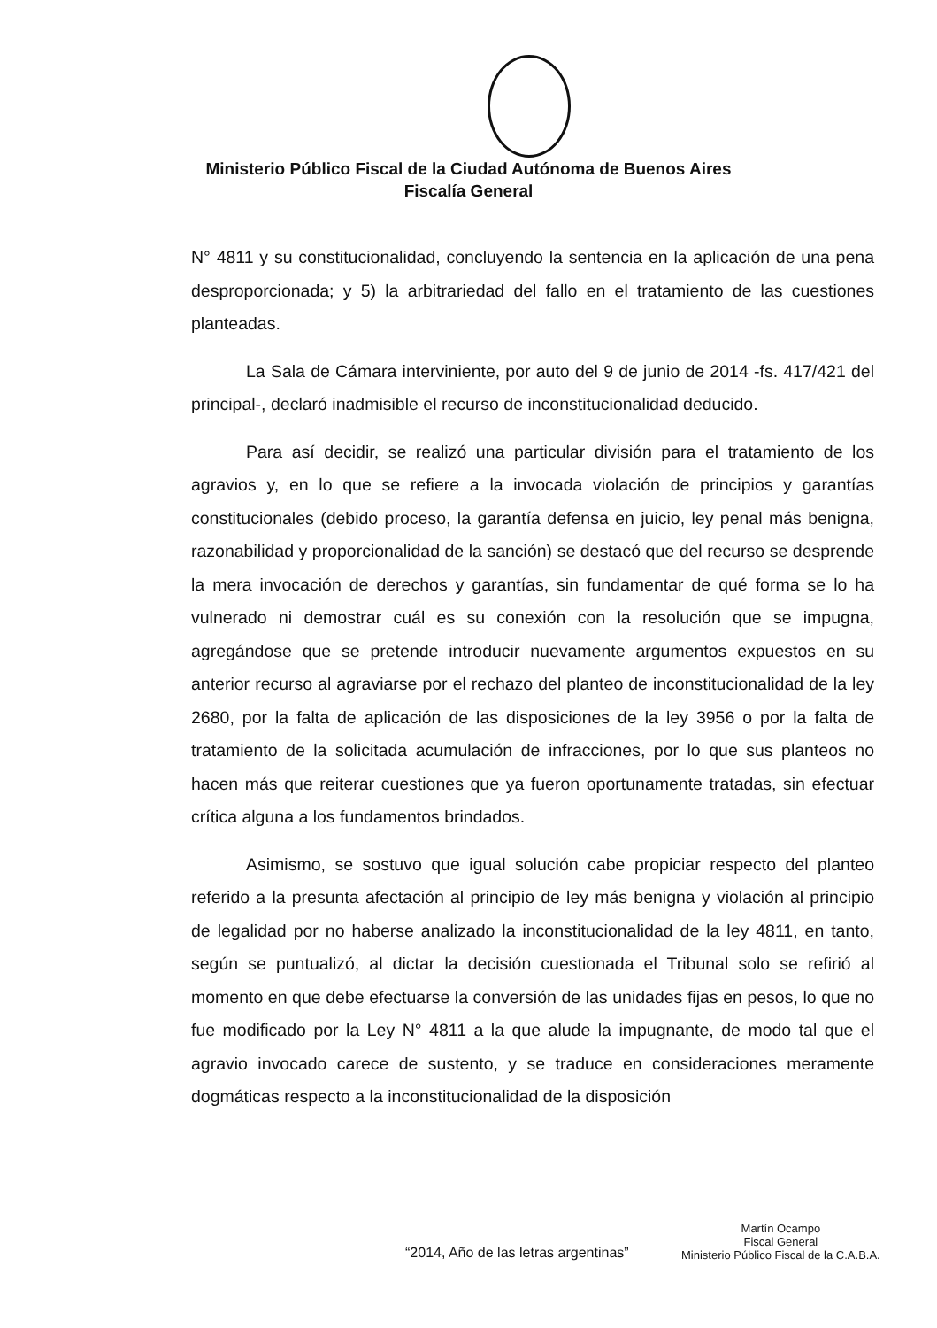Ministerio Público Fiscal de la Ciudad Autónoma de Buenos Aires
Fiscalía General
N° 4811 y su constitucionalidad, concluyendo la sentencia en la aplicación de una pena desproporcionada; y 5) la arbitrariedad del fallo en el tratamiento de las cuestiones planteadas.
La Sala de Cámara interviniente, por auto del 9 de junio de 2014 -fs. 417/421 del principal-, declaró inadmisible el recurso de inconstitucionalidad deducido.
Para así decidir, se realizó una particular división para el tratamiento de los agravios y, en lo que se refiere a la invocada violación de principios y garantías constitucionales (debido proceso, la garantía defensa en juicio, ley penal más benigna, razonabilidad y proporcionalidad de la sanción) se destacó que del recurso se desprende la mera invocación de derechos y garantías, sin fundamentar de qué forma se lo ha vulnerado ni demostrar cuál es su conexión con la resolución que se impugna, agregándose que se pretende introducir nuevamente argumentos expuestos en su anterior recurso al agraviarse por el rechazo del planteo de inconstitucionalidad de la ley 2680, por la falta de aplicación de las disposiciones de la ley 3956 o por la falta de tratamiento de la solicitada acumulación de infracciones, por lo que sus planteos no hacen más que reiterar cuestiones que ya fueron oportunamente tratadas, sin efectuar crítica alguna a los fundamentos brindados.
Asimismo, se sostuvo que igual solución cabe propiciar respecto del planteo referido a la presunta afectación al principio de ley más benigna y violación al principio de legalidad por no haberse analizado la inconstitucionalidad de la ley 4811, en tanto, según se puntualizó, al dictar la decisión cuestionada el Tribunal solo se refirió al momento en que debe efectuarse la conversión de las unidades fijas en pesos, lo que no fue modificado por la Ley N° 4811 a la que alude la impugnante, de modo tal que el agravio invocado carece de sustento, y se traduce en consideraciones meramente dogmáticas respecto a la inconstitucionalidad de la disposición
Martín Ocampo
Fiscal General
Ministerio Público Fiscal de la C.A.B.A.
“2014, Año de las letras argentinas”